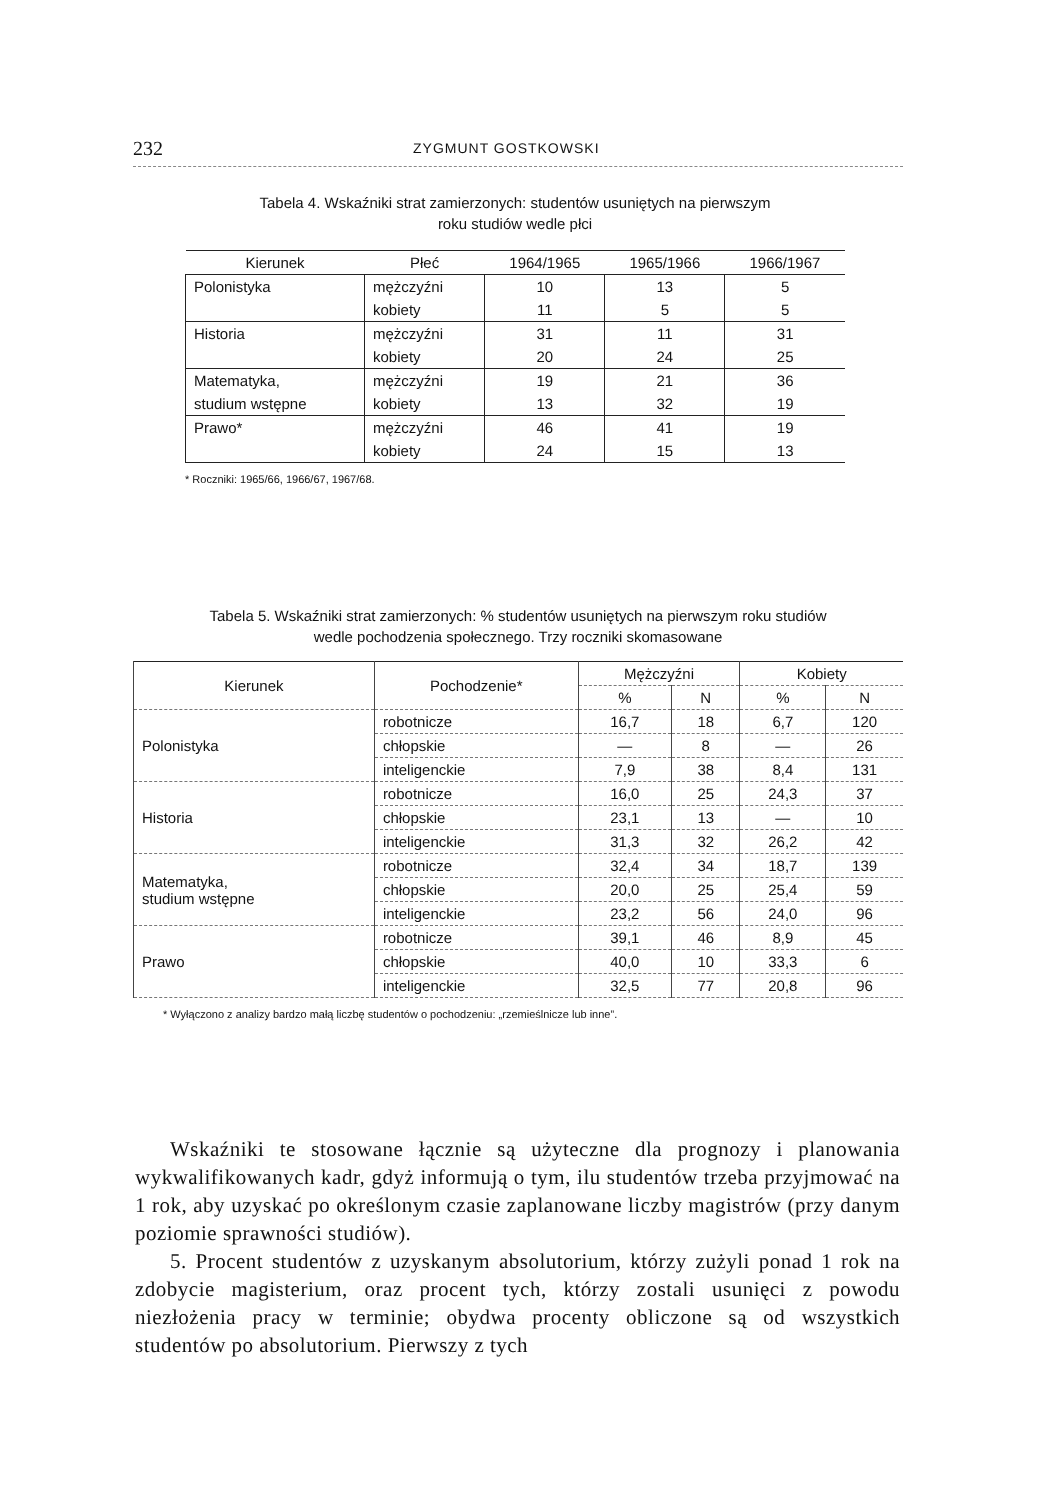232 ZYGMUNT GOSTKOWSKI
Tabela 4. Wskaźniki strat zamierzonych: studentów usuniętych na pierwszym
roku studiów wedle płci
| Kierunek | Płeć | 1964/1965 | 1965/1966 | 1966/1967 |
| --- | --- | --- | --- | --- |
| Polonistyka | mężczyźni | 10 | 13 | 5 |
| | kobiety | 11 | 5 | 5 |
| Historia | mężczyźni | 31 | 11 | 31 |
| | kobiety | 20 | 24 | 25 |
| Matematyka, | mężczyźni | 19 | 21 | 36 |
| studium wstępne | kobiety | 13 | 32 | 19 |
| Prawo* | mężczyźni | 46 | 41 | 19 |
| | kobiety | 24 | 15 | 13 |
* Roczniki: 1965/66, 1966/67, 1967/68.
Tabela 5. Wskaźniki strat zamierzonych: % studentów usuniętych na pierwszym roku studiów
wedle pochodzenia społecznego. Trzy roczniki skomasowane
| Kierunek | Pochodzenie* | Mężczyźni | | Kobiety | |
| --- | --- | --- | --- | --- | --- |
| | | % | N | % | N |
| Polonistyka | robotnicze | 16,7 | 18 | 6,7 | 120 |
| | chłopskie | — | 8 | — | 26 |
| | inteligenckie | 7,9 | 38 | 8,4 | 131 |
| Historia | robotnicze | 16,0 | 25 | 24,3 | 37 |
| | chłopskie | 23,1 | 13 | — | 10 |
| | inteligenckie | 31,3 | 32 | 26,2 | 42 |
| Matematyka, studium wstępne | robotnicze | 32,4 | 34 | 18,7 | 139 |
| | chłopskie | 20,0 | 25 | 25,4 | 59 |
| | inteligenckie | 23,2 | 56 | 24,0 | 96 |
| Prawo | robotnicze | 39,1 | 46 | 8,9 | 45 |
| | chłopskie | 40,0 | 10 | 33,3 | 6 |
| | inteligenckie | 32,5 | 77 | 20,8 | 96 |
* Wyłączono z analizy bardzo małą liczbę studentów o pochodzeniu: „rzemieślnicze lub inne”.
Wskaźniki te stosowane łącznie są użyteczne dla prognozy i planowania wykwalifikowanych kadr, gdyż informują o tym, ilu studentów trzeba przyjmować na 1 rok, aby uzyskać po określonym czasie zaplanowane liczby magistrów (przy danym poziomie sprawności studiów).
5. Procent studentów z uzyskanym absolutorium, którzy zużyli ponad 1 rok na zdobycie magisterium, oraz procent tych, którzy zostali usunięci z powodu niezłożenia pracy w terminie; obydwa procenty obliczone są od wszystkich studentów po absolutorium. Pierwszy z tych